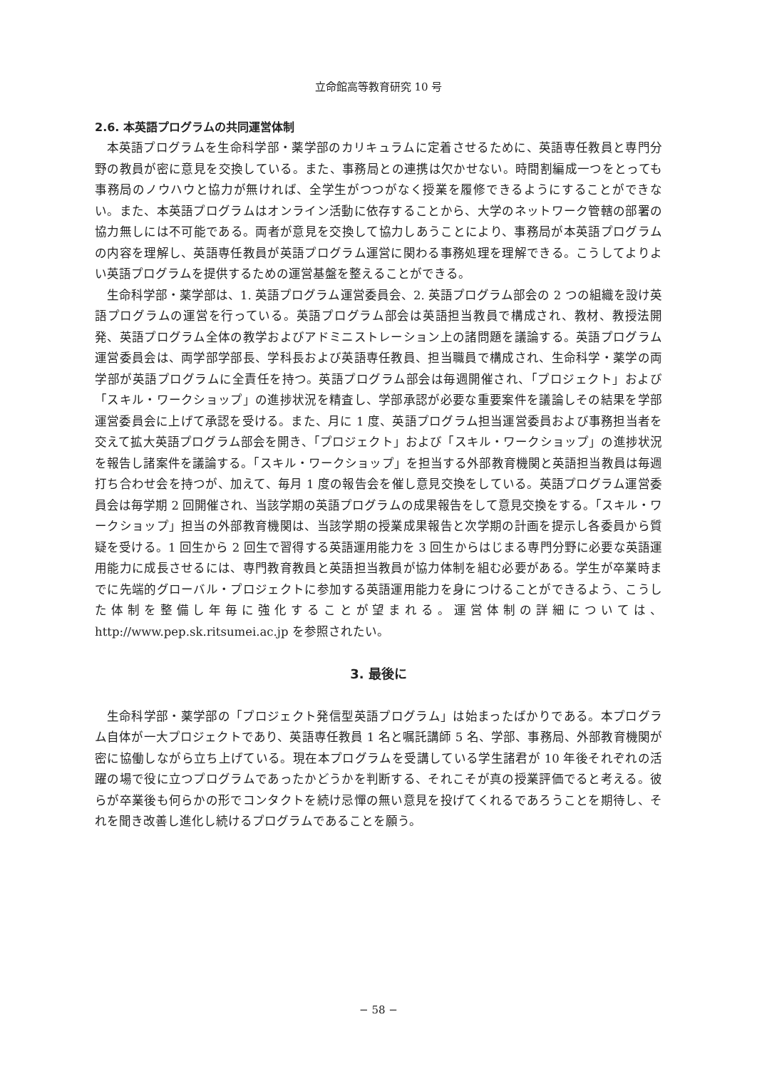立命館高等教育研究 10 号
2.6. 本英語プログラムの共同運営体制
本英語プログラムを生命科学部・薬学部のカリキュラムに定着させるために、英語専任教員と専門分野の教員が密に意見を交換している。また、事務局との連携は欠かせない。時間割編成一つをとっても事務局のノウハウと協力が無ければ、全学生がつつがなく授業を履修できるようにすることができない。また、本英語プログラムはオンライン活動に依存することから、大学のネットワーク管轄の部署の協力無しには不可能である。両者が意見を交換して協力しあうことにより、事務局が本英語プログラムの内容を理解し、英語専任教員が英語プログラム運営に関わる事務処理を理解できる。こうしてよりよい英語プログラムを提供するための運営基盤を整えることができる。
生命科学部・薬学部は、1. 英語プログラム運営委員会、2. 英語プログラム部会の 2 つの組織を設け英語プログラムの運営を行っている。英語プログラム部会は英語担当教員で構成され、教材、教授法開発、英語プログラム全体の教学およびアドミニストレーション上の諸問題を議論する。英語プログラム運営委員会は、両学部学部長、学科長および英語専任教員、担当職員で構成され、生命科学・薬学の両学部が英語プログラムに全責任を持つ。英語プログラム部会は毎週開催され、「プロジェクト」および「スキル・ワークショップ」の進捗状況を精査し、学部承認が必要な重要案件を議論しその結果を学部運営委員会に上げて承認を受ける。また、月に 1 度、英語プログラム担当運営委員および事務担当者を交えて拡大英語プログラム部会を開き、「プロジェクト」および「スキル・ワークショップ」の進捗状況を報告し諸案件を議論する。「スキル・ワークショップ」を担当する外部教育機関と英語担当教員は毎週打ち合わせ会を持つが、加えて、毎月 1 度の報告会を催し意見交換をしている。英語プログラム運営委員会は毎学期 2 回開催され、当該学期の英語プログラムの成果報告をして意見交換をする。「スキル・ワークショップ」担当の外部教育機関は、当該学期の授業成果報告と次学期の計画を提示し各委員から質疑を受ける。1 回生から 2 回生で習得する英語運用能力を 3 回生からはじまる専門分野に必要な英語運用能力に成長させるには、専門教育教員と英語担当教員が協力体制を組む必要がある。学生が卒業時までに先端的グローバル・プロジェクトに参加する英語運用能力を身につけることができるよう、こうした体制を整備し年毎に強化することが望まれる。運営体制の詳細については、http://www.pep.sk.ritsumei.ac.jp を参照されたい。
3. 最後に
生命科学部・薬学部の「プロジェクト発信型英語プログラム」は始まったばかりである。本プログラム自体が一大プロジェクトであり、英語専任教員 1 名と嘱託講師 5 名、学部、事務局、外部教育機関が密に協働しながら立ち上げている。現在本プログラムを受講している学生諸君が 10 年後それぞれの活躍の場で役に立つプログラムであったかどうかを判断する、それこそが真の授業評価でると考える。彼らが卒業後も何らかの形でコンタクトを続け忌憚の無い意見を投げてくれるであろうことを期待し、それを聞き改善し進化し続けるプログラムであることを願う。
− 58 −